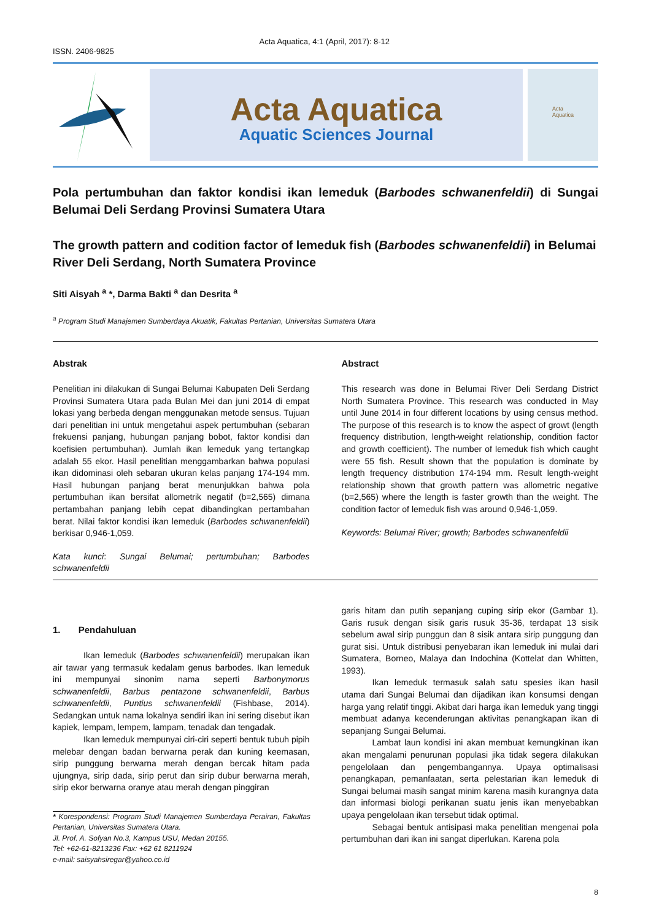ISSN. 2406-9825 Acta Aquatica, 4:1 (April, 2017): 8-12
Acta Aquatica
Aquatic Sciences Journal
Acta
Aquatica
Pola pertumbuhan dan faktor kondisi ikan lemeduk (Barbodes schwanenfeldii) di Sungai Belumai Deli Serdang Provinsi Sumatera Utara
The growth pattern and codition factor of lemeduk fish (Barbodes schwanenfeldii) in Belumai River Deli Serdang, North Sumatera Province
Siti Aisyah <sup>a</sup> *, Darma Bakti <sup>a</sup> dan Desrita <sup>a</sup>
<sup>a</sup> Program Studi Manajemen Sumberdaya Akuatik, Fakultas Pertanian, Universitas Sumatera Utara
Abstrak
Penelitian ini dilakukan di Sungai Belumai Kabupaten Deli Serdang Provinsi Sumatera Utara pada Bulan Mei dan juni 2014 di empat lokasi yang berbeda dengan menggunakan metode sensus. Tujuan dari penelitian ini untuk mengetahui aspek pertumbuhan (sebaran frekuensi panjang, hubungan panjang bobot, faktor kondisi dan koefisien pertumbuhan). Jumlah ikan lemeduk yang tertangkap adalah 55 ekor. Hasil penelitian menggambarkan bahwa populasi ikan didominasi oleh sebaran ukuran kelas panjang 174-194 mm. Hasil hubungan panjang berat menunjukkan bahwa pola pertumbuhan ikan bersifat allometrik negatif (b=2,565) dimana pertambahan panjang lebih cepat dibandingkan pertambahan berat. Nilai faktor kondisi ikan lemeduk (Barbodes schwanenfeldii) berkisar 0,946-1,059.
Kata kunci: Sungai Belumai; pertumbuhan; Barbodes schwanenfeldii
Abstract
This research was done in Belumai River Deli Serdang District North Sumatera Province. This research was conducted in May until June 2014 in four different locations by using census method. The purpose of this research is to know the aspect of growt (length frequency distribution, length-weight relationship, condition factor and growth coefficient). The number of lemeduk fish which caught were 55 fish. Result shown that the population is dominate by length frequency distribution 174-194 mm. Result length-weight relationship shown that growth pattern was allometric negative (b=2,565) where the length is faster growth than the weight. The condition factor of lemeduk fish was around 0,946-1,059.
Keywords: Belumai River; growth; Barbodes schwanenfeldii
1. Pendahuluan
Ikan lemeduk (Barbodes schwanenfeldii) merupakan ikan air tawar yang termasuk kedalam genus barbodes. Ikan lemeduk ini mempunyai sinonim nama seperti Barbonymorus schwanenfeldii, Barbus pentazone schwanenfeldii, Barbus schwanenfeldii, Puntius schwanenfeldii (Fishbase, 2014). Sedangkan untuk nama lokalnya sendiri ikan ini sering disebut ikan kapiek, lempam, lempem, lampam, tenadak dan tengadak.
Ikan lemeduk mempunyai ciri-ciri seperti bentuk tubuh pipih melebar dengan badan berwarna perak dan kuning keemasan, sirip punggung berwarna merah dengan bercak hitam pada ujungnya, sirip dada, sirip perut dan sirip dubur berwarna merah, sirip ekor berwarna oranye atau merah dengan pinggiran
* Korespondensi: Program Studi Manajemen Sumberdaya Perairan, Fakultas Pertanian, Universitas Sumatera Utara.
Jl. Prof. A. Sofyan No.3, Kampus USU, Medan 20155.
Tel: +62-61-8213236 Fax: +62 61 8211924
e-mail: saisyahsiregar@yahoo.co.id
garis hitam dan putih sepanjang cuping sirip ekor (Gambar 1). Garis rusuk dengan sisik garis rusuk 35-36, terdapat 13 sisik sebelum awal sirip punggun dan 8 sisik antara sirip punggung dan gurat sisi. Untuk distribusi penyebaran ikan lemeduk ini mulai dari Sumatera, Borneo, Malaya dan Indochina (Kottelat dan Whitten, 1993).
Ikan lemeduk termasuk salah satu spesies ikan hasil utama dari Sungai Belumai dan dijadikan ikan konsumsi dengan harga yang relatif tinggi. Akibat dari harga ikan lemeduk yang tinggi membuat adanya kecenderungan aktivitas penangkapan ikan di sepanjang Sungai Belumai.
Lambat laun kondisi ini akan membuat kemungkinan ikan akan mengalami penurunan populasi jika tidak segera dilakukan pengelolaan dan pengembangannya. Upaya optimalisasi penangkapan, pemanfaatan, serta pelestarian ikan lemeduk di Sungai belumai masih sangat minim karena masih kurangnya data dan informasi biologi perikanan suatu jenis ikan menyebabkan upaya pengelolaan ikan tersebut tidak optimal.
Sebagai bentuk antisipasi maka penelitian mengenai pola pertumbuhan dari ikan ini sangat diperlukan. Karena pola
8